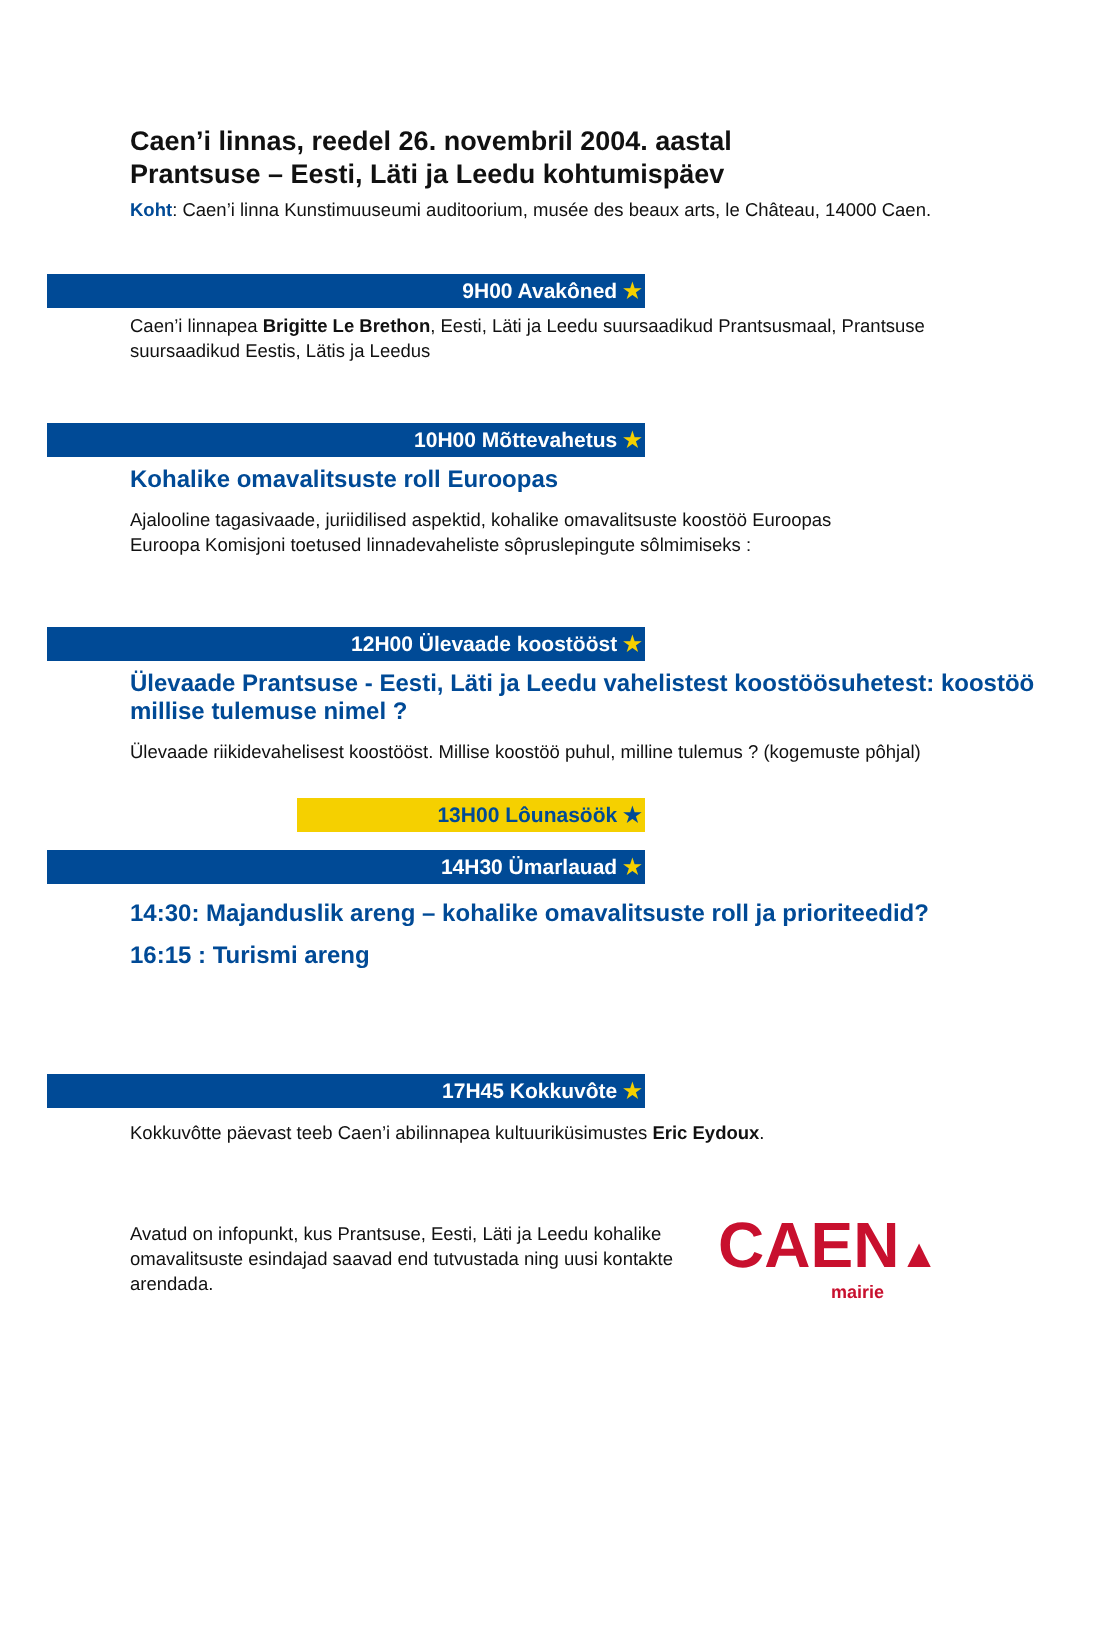Caen’i linnas, reedel 26. novembril 2004. aastal
Prantsuse – Eesti, Läti ja Leedu kohtumispäev
Koht: Caen’i linna Kunstimuuseumi auditoorium, musée des beaux arts, le Château, 14000 Caen.
9H00 Avakôned ★
Caen’i linnapea Brigitte Le Brethon, Eesti, Läti ja Leedu suursaadikud Prantsusmaal, Prantsuse suursaadikud Eestis, Lätis ja Leedus
10H00 Mõttevahetus ★
Kohalike omavalitsuste roll Euroopas
Ajalooline tagasivaade, juriidilised aspektid, kohalike omavalitsuste koostöö Euroopas
Euroopa Komisjoni toetused linnadevaheliste sôpruslepingute sôlmimiseks :
12H00 Ülevaade koostööst ★
Ülevaade Prantsuse - Eesti, Läti ja Leedu vahelistest koostöösuhetest: koostöö millise tulemuse nimel ?
Ülevaade riikidevahelisest koostööst. Millise koostöö puhul, milline tulemus ? (kogemuste pôhjal)
13H00 Lôunasöök ★
14H30 Ümarlauad ★
14:30: Majanduslik areng – kohalike omavalitsuste roll ja prioriteedid?
16:15 : Turismi areng
17H45 Kokkuvôte ★
Kokkuvôtte päevast teeb Caen’i abilinnapea kultuuriküsimustes Eric Eydoux.
Avatud on infopunkt, kus Prantsuse, Eesti, Läti ja Leedu kohalike omavalitsuste esindajad saavad end tutvustada ning uusi kontakte arendada.
CAEN▲
mairie